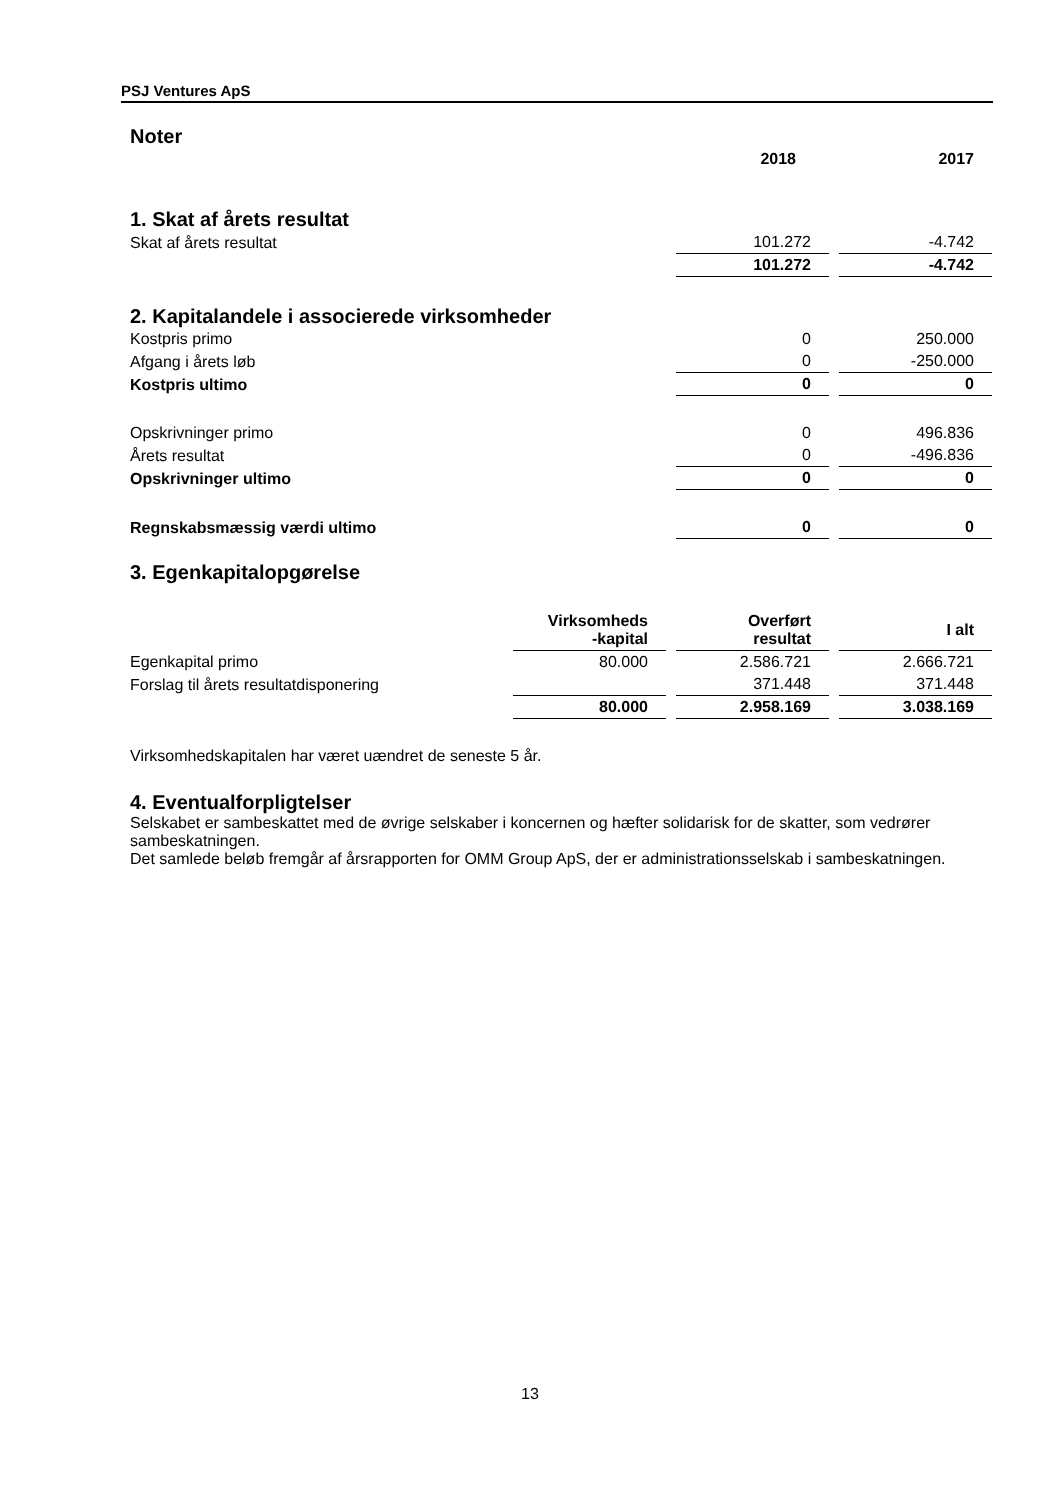PSJ Ventures ApS
Noter
| | 2018 | | 2017 |
1. Skat af årets resultat
| Skat af årets resultat | 101.272 | | -4.742 |
| | 101.272 | | -4.742 |
2. Kapitalandele i associerede virksomheder
| Kostpris primo | 0 | | 250.000 |
| Afgang i årets løb | 0 | | -250.000 |
| Kostpris ultimo | 0 | | 0 |
| Opskrivninger primo | 0 | | 496.836 |
| Årets resultat | 0 | | -496.836 |
| Opskrivninger ultimo | 0 | | 0 |
| Regnskabsmæssig værdi ultimo | 0 | | 0 |
3. Egenkapitalopgørelse
| | Virksomheds -kapital | | Overført resultat | | I alt |
| Egenkapital primo | 80.000 | | 2.586.721 | | 2.666.721 |
| Forslag til årets resultatdisponering | | | 371.448 | | 371.448 |
| | 80.000 | | 2.958.169 | | 3.038.169 |
Virksomhedskapitalen har været uændret de seneste 5 år.
4. Eventualforpligtelser
Selskabet er sambeskattet med de øvrige selskaber i koncernen og hæfter solidarisk for de skatter, som vedrører sambeskatningen.
Det samlede beløb fremgår af årsrapporten for OMM Group ApS, der er administrationsselskab i sambeskatningen.
13